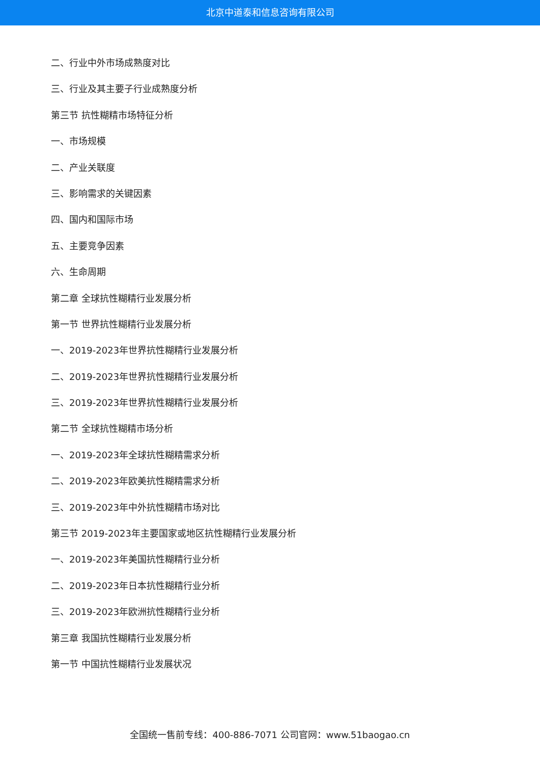北京中道泰和信息咨询有限公司
二、行业中外市场成熟度对比
三、行业及其主要子行业成熟度分析
第三节 抗性糊精市场特征分析
一、市场规模
二、产业关联度
三、影响需求的关键因素
四、国内和国际市场
五、主要竞争因素
六、生命周期
第二章 全球抗性糊精行业发展分析
第一节 世界抗性糊精行业发展分析
一、2019-2023年世界抗性糊精行业发展分析
二、2019-2023年世界抗性糊精行业发展分析
三、2019-2023年世界抗性糊精行业发展分析
第二节 全球抗性糊精市场分析
一、2019-2023年全球抗性糊精需求分析
二、2019-2023年欧美抗性糊精需求分析
三、2019-2023年中外抗性糊精市场对比
第三节 2019-2023年主要国家或地区抗性糊精行业发展分析
一、2019-2023年美国抗性糊精行业分析
二、2019-2023年日本抗性糊精行业分析
三、2019-2023年欧洲抗性糊精行业分析
第三章 我国抗性糊精行业发展分析
第一节 中国抗性糊精行业发展状况
全国统一售前专线：400-886-7071 公司官网：www.51baogao.cn